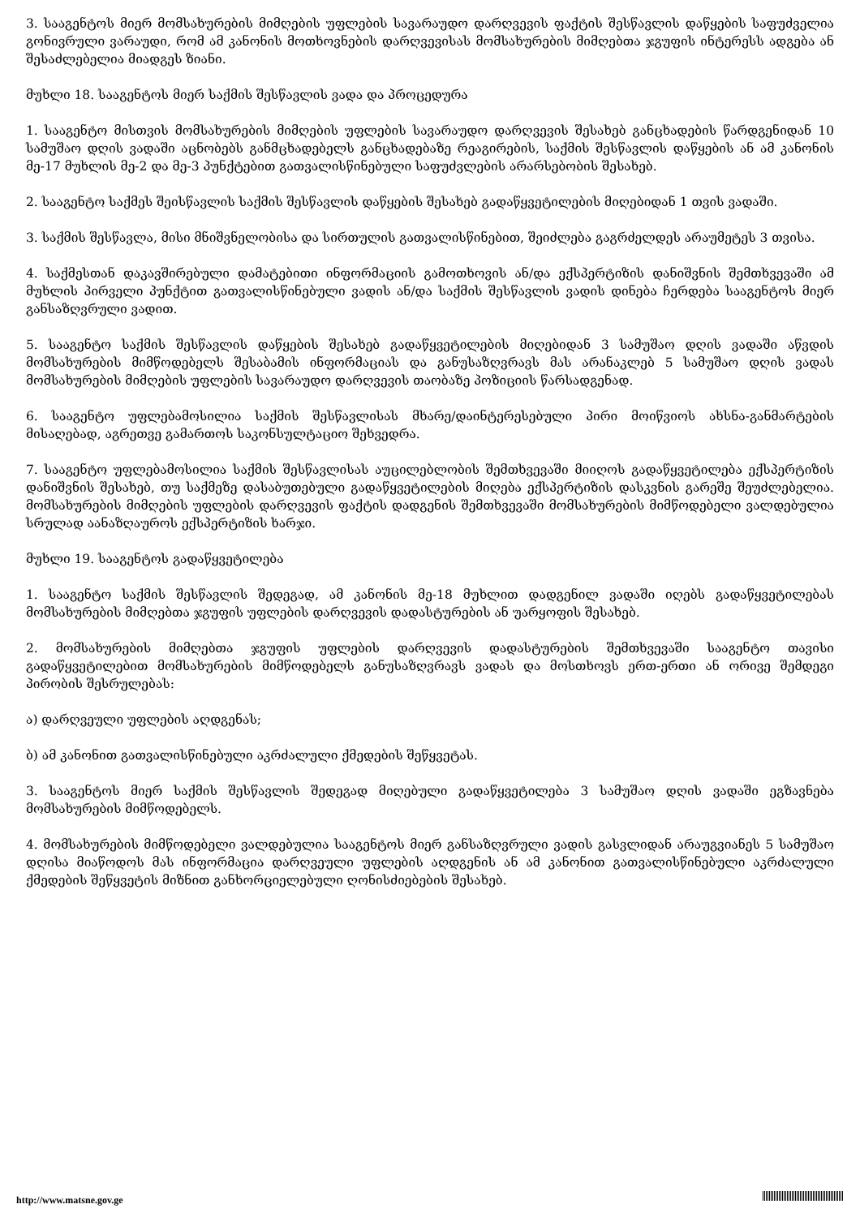3. სააგენტოს მიერ მომსახურების მიმღების უფლების სავარაუდო დარღვევის ფაქტის შესწავლის დაწყების საფუძველია გონივრული ვარაუდი, რომ ამ კანონის მოთხოვნების დარღვევისას მომსახურების მიმღებთა ჯგუფის ინტერესს ადგება ან შესაძლებელია მიადგეს ზიანი.
მუხლი 18. სააგენტოს მიერ საქმის შესწავლის ვადა და პროცედურა
1. სააგენტო მისთვის მომსახურების მიმღების უფლების სავარაუდო დარღვევის შესახებ განცხადების წარდგენიდან 10 სამუშაო დღის ვადაში აცნობებს განმცხადებელს განცხადებაზე რეაგირების, საქმის შესწავლის დაწყების ან ამ კანონის მე-17 მუხლის მე-2 და მე-3 პუნქტებით გათვალისწინებული საფუძვლების არარსებობის შესახებ.
2. სააგენტო საქმეს შეისწავლის საქმის შესწავლის დაწყების შესახებ გადაწყვეტილების მიღებიდან 1 თვის ვადაში.
3. საქმის შესწავლა, მისი მნიშვნელობისა და სირთულის გათვალისწინებით, შეიძლება გაგრძელდეს არაუმეტეს 3 თვისა.
4. საქმესთან დაკავშირებული დამატებითი ინფორმაციის გამოთხოვის ან/და ექსპერტიზის დანიშვნის შემთხვევაში ამ მუხლის პირველი პუნქტით გათვალისწინებული ვადის ან/და საქმის შესწავლის ვადის დინება ჩერდება სააგენტოს მიერ განსაზღვრული ვადით.
5. სააგენტო საქმის შესწავლის დაწყების შესახებ გადაწყვეტილების მიღებიდან 3 სამუშაო დღის ვადაში აწვდის მომსახურების მიმწოდებელს შესაბამის ინფორმაციას და განუსაზღვრავს მას არანაკლებ 5 სამუშაო დღის ვადას მომსახურების მიმღების უფლების სავარაუდო დარღვევის თაობაზე პოზიციის წარსადგენად.
6. სააგენტო უფლებამოსილია საქმის შესწავლისას მხარე/დაინტერესებული პირი მოიწვიოს ახსნა-განმარტების მისაღებად, აგრეთვე გამართოს საკონსულტაციო შეხვედრა.
7. სააგენტო უფლებამოსილია საქმის შესწავლისას აუცილებლობის შემთხვევაში მიიღოს გადაწყვეტილება ექსპერტიზის დანიშვნის შესახებ, თუ საქმეზე დასაბუთებული გადაწყვეტილების მიღება ექსპერტიზის დასკვნის გარეშე შეუძლებელია. მომსახურების მიმღების უფლების დარღვევის ფაქტის დადგენის შემთხვევაში მომსახურების მიმწოდებელი ვალდებულია სრულად აანაზღაუროს ექსპერტიზის ხარჯი.
მუხლი 19. სააგენტოს გადაწყვეტილება
1. სააგენტო საქმის შესწავლის შედეგად, ამ კანონის მე-18 მუხლით დადგენილ ვადაში იღებს გადაწყვეტილებას მომსახურების მიმღებთა ჯგუფის უფლების დარღვევის დადასტურების ან უარყოფის შესახებ.
2. მომსახურების მიმღებთა ჯგუფის უფლების დარღვევის დადასტურების შემთხვევაში სააგენტო თავისი გადაწყვეტილებით მომსახურების მიმწოდებელს განუსაზღვრავს ვადას და მოსთხოვს ერთ-ერთი ან ორივე შემდეგი პირობის შესრულებას:
ა) დარღვეული უფლების აღდგენას;
ბ) ამ კანონით გათვალისწინებული აკრძალული ქმედების შეწყვეტას.
3. სააგენტოს მიერ საქმის შესწავლის შედეგად მიღებული გადაწყვეტილება 3 სამუშაო დღის ვადაში ეგზავნება მომსახურების მიმწოდებელს.
4. მომსახურების მიმწოდებელი ვალდებულია სააგენტოს მიერ განსაზღვრული ვადის გასვლიდან არაუგვიანეს 5 სამუშაო დღისა მიაწოდოს მას ინფორმაცია დარღვეული უფლების აღდგენის ან ამ კანონით გათვალისწინებული აკრძალული ქმედების შეწყვეტის მიზნით განხორციელებული ღონისძიებების შესახებ.
http://www.matsne.gov.ge